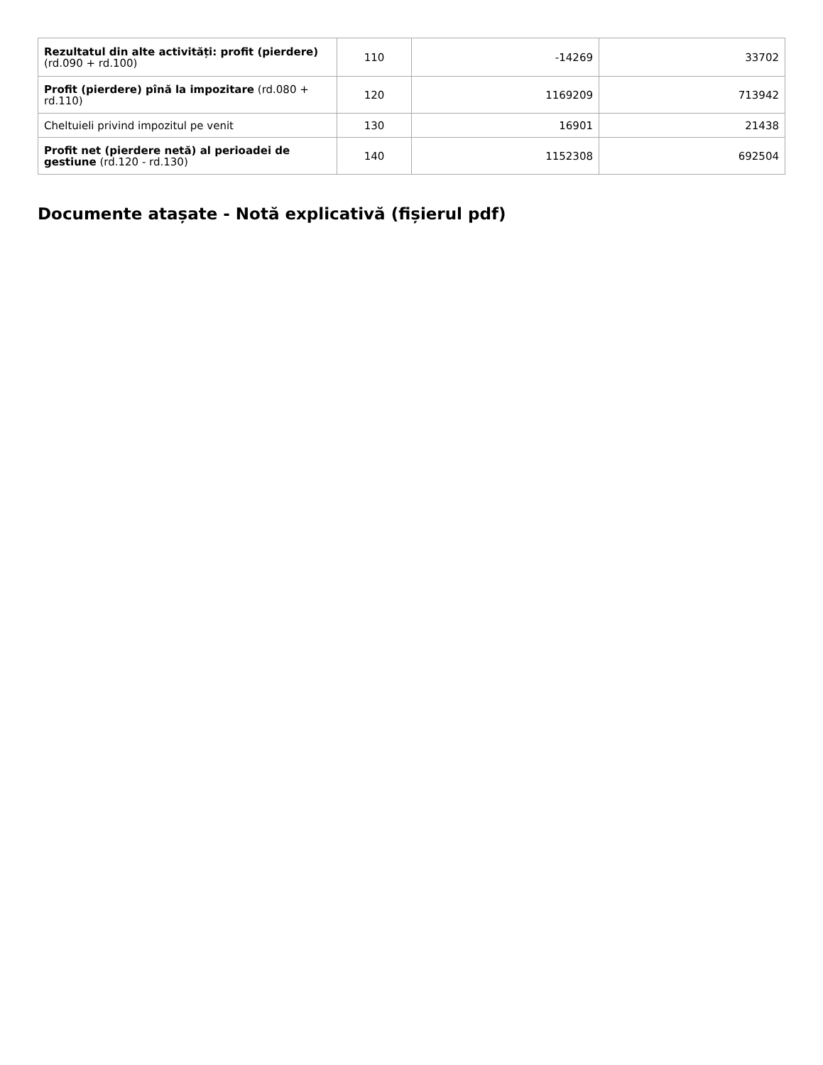| Rezultatul din alte activități: profit (pierdere) (rd.090 + rd.100) | 110 | -14269 | 33702 |
| Profit (pierdere) pînă la impozitare (rd.080 + rd.110) | 120 | 1169209 | 713942 |
| Cheltuieli privind impozitul pe venit | 130 | 16901 | 21438 |
| Profit net (pierdere netă) al perioadei de gestiune (rd.120 - rd.130) | 140 | 1152308 | 692504 |
Documente atașate - Notă explicativă (fișierul pdf)